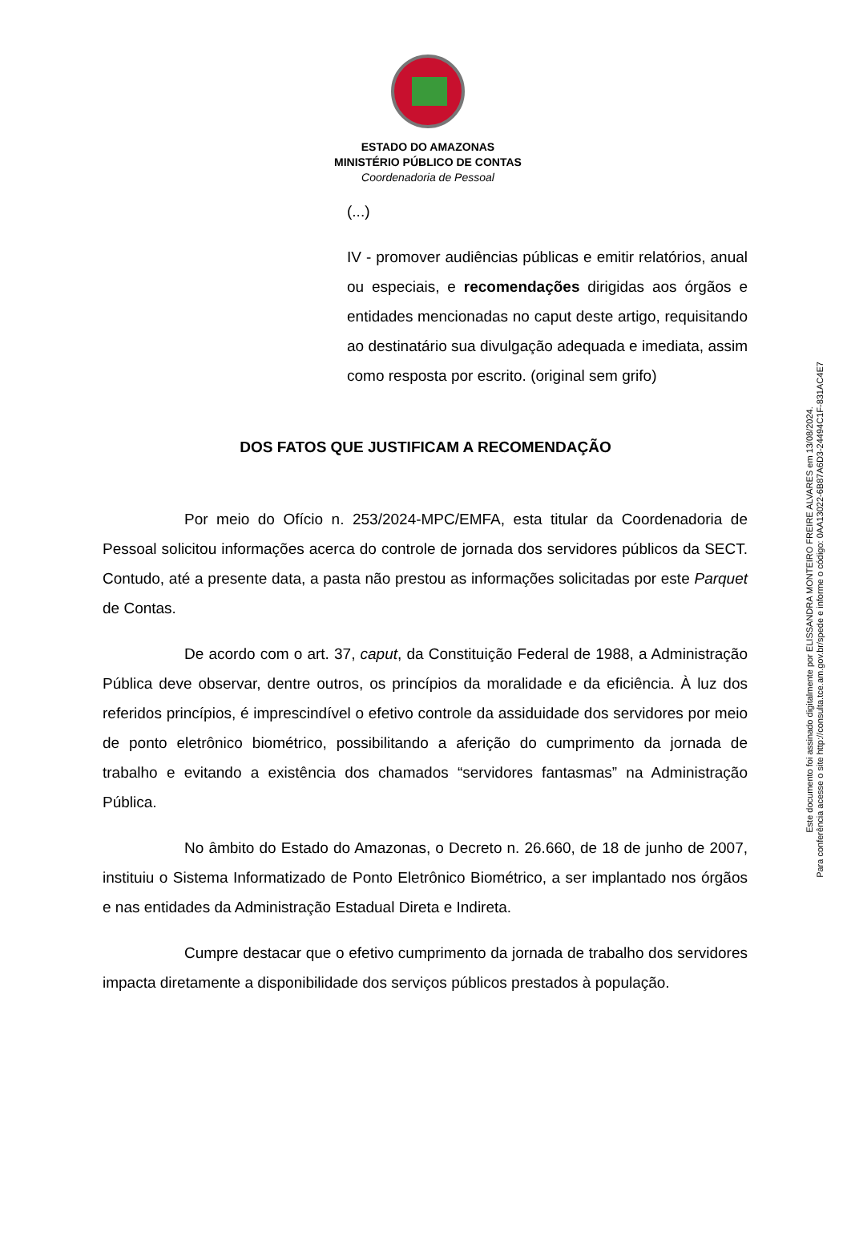ESTADO DO AMAZONAS
MINISTÉRIO PÚBLICO DE CONTAS
Coordenadoria de Pessoal
(...)
IV - promover audiências públicas e emitir relatórios, anual ou especiais, e recomendações dirigidas aos órgãos e entidades mencionadas no caput deste artigo, requisitando ao destinatário sua divulgação adequada e imediata, assim como resposta por escrito. (original sem grifo)
DOS FATOS QUE JUSTIFICAM A RECOMENDAÇÃO
Por meio do Ofício n. 253/2024-MPC/EMFA, esta titular da Coordenadoria de Pessoal solicitou informações acerca do controle de jornada dos servidores públicos da SECT. Contudo, até a presente data, a pasta não prestou as informações solicitadas por este Parquet de Contas.
De acordo com o art. 37, caput, da Constituição Federal de 1988, a Administração Pública deve observar, dentre outros, os princípios da moralidade e da eficiência. À luz dos referidos princípios, é imprescindível o efetivo controle da assiduidade dos servidores por meio de ponto eletrônico biométrico, possibilitando a aferição do cumprimento da jornada de trabalho e evitando a existência dos chamados “servidores fantasmas” na Administração Pública.
No âmbito do Estado do Amazonas, o Decreto n. 26.660, de 18 de junho de 2007, instituiu o Sistema Informatizado de Ponto Eletrônico Biométrico, a ser implantado nos órgãos e nas entidades da Administração Estadual Direta e Indireta.
Cumpre destacar que o efetivo cumprimento da jornada de trabalho dos servidores impacta diretamente a disponibilidade dos serviços públicos prestados à população.
Este documento foi assinado digitalmente por ELISSANDRA MONTEIRO FREIRE ALVARES em 13/08/2024.
Para conferência acesse o site http://consulta.tce.am.gov.br/spede e informe o código: 0AA13022-6B87A6D3-24494C1F-831AC4E7